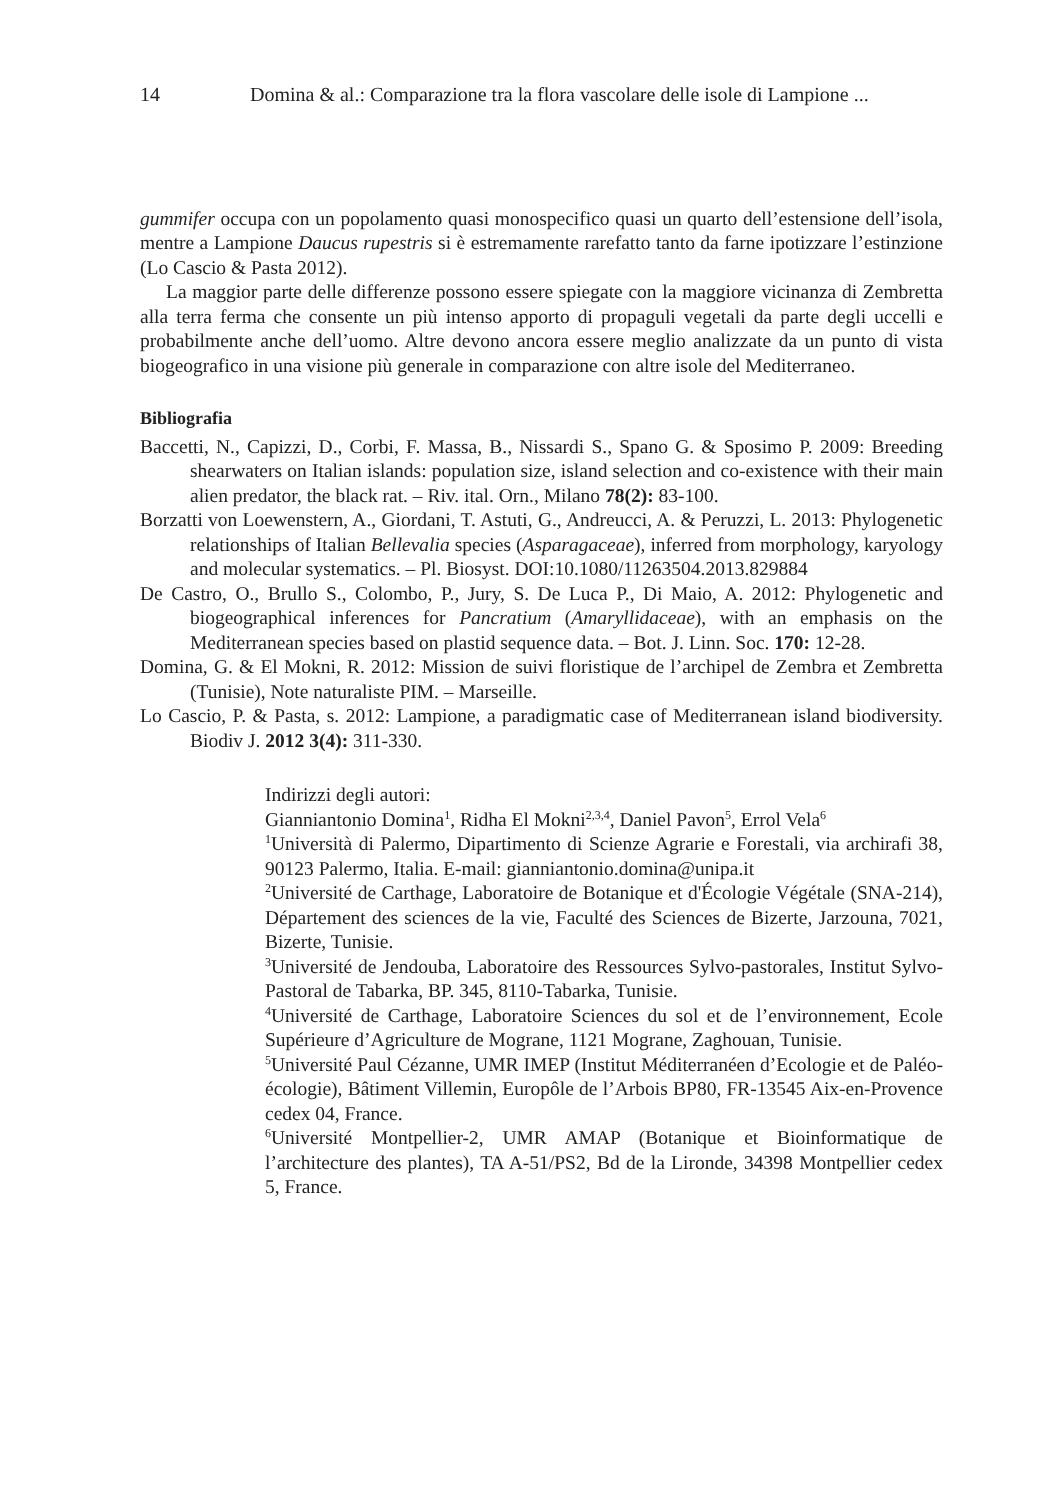14 Domina & al.: Comparazione tra la flora vascolare delle isole di Lampione ...
gummifer occupa con un popolamento quasi monospecifico quasi un quarto dell’estensione dell’isola, mentre a Lampione Daucus rupestris si è estremamente rarefatto tanto da farne ipotizzare l’estinzione (Lo Cascio & Pasta 2012).
La maggior parte delle differenze possono essere spiegate con la maggiore vicinanza di Zembretta alla terra ferma che consente un più intenso apporto di propaguli vegetali da parte degli uccelli e probabilmente anche dell’uomo. Altre devono ancora essere meglio analizzate da un punto di vista biogeografico in una visione più generale in comparazione con altre isole del Mediterraneo.
Bibliografia
Baccetti, N., Capizzi, D., Corbi, F. Massa, B., Nissardi S., Spano G. & Sposimo P. 2009: Breeding shearwaters on Italian islands: population size, island selection and co-existence with their main alien predator, the black rat. – Riv. ital. Orn., Milano 78(2): 83-100.
Borzatti von Loewenstern, A., Giordani, T. Astuti, G., Andreucci, A. & Peruzzi, L. 2013: Phylogenetic relationships of Italian Bellevalia species (Asparagaceae), inferred from morphology, karyology and molecular systematics. – Pl. Biosyst. DOI:10.1080/11263504.2013.829884
De Castro, O., Brullo S., Colombo, P., Jury, S. De Luca P., Di Maio, A. 2012: Phylogenetic and biogeographical inferences for Pancratium (Amaryllidaceae), with an emphasis on the Mediterranean species based on plastid sequence data. – Bot. J. Linn. Soc. 170: 12-28.
Domina, G. & El Mokni, R. 2012: Mission de suivi floristique de l’archipel de Zembra et Zembretta (Tunisie), Note naturaliste PIM. – Marseille.
Lo Cascio, P. & Pasta, s. 2012: Lampione, a paradigmatic case of Mediterranean island biodiversity. Biodiv J. 2012 3(4): 311-330.
Indirizzi degli autori:
Gianniantonio Domina<sup>1</sup>, Ridha El Mokni<sup>2,3,4</sup>, Daniel Pavon<sup>5</sup>, Errol Vela<sup>6</sup>
<sup>1</sup> Università di Palermo, Dipartimento di Scienze Agrarie e Forestali, via archirafi 38, 90123 Palermo, Italia. E-mail: gianniantonio.domina@unipa.it
<sup>2</sup> Université de Carthage, Laboratoire de Botanique et d'Écologie Végétale (SNA-214), Département des sciences de la vie, Faculté des Sciences de Bizerte, Jarzouna, 7021, Bizerte, Tunisie.
<sup>3</sup> Université de Jendouba, Laboratoire des Ressources Sylvo-pastorales, Institut Sylvo-Pastoral de Tabarka, BP. 345, 8110-Tabarka, Tunisie.
<sup>4</sup> Université de Carthage, Laboratoire Sciences du sol et de l’environnement, Ecole Supérieure d’Agriculture de Mograne, 1121 Mograne, Zaghouan, Tunisie.
<sup>5</sup> Université Paul Cézanne, UMR IMEP (Institut Méditerranéen d’Ecologie et de Paléo-écologie), Bâtiment Villemin, Europôle de l’Arbois BP80, FR-13545 Aix-en-Provence cedex 04, France.
<sup>6</sup> Université Montpellier-2, UMR AMAP (Botanique et Bioinformatique de l’architecture des plantes), TA A-51/PS2, Bd de la Lironde, 34398 Montpellier cedex 5, France.